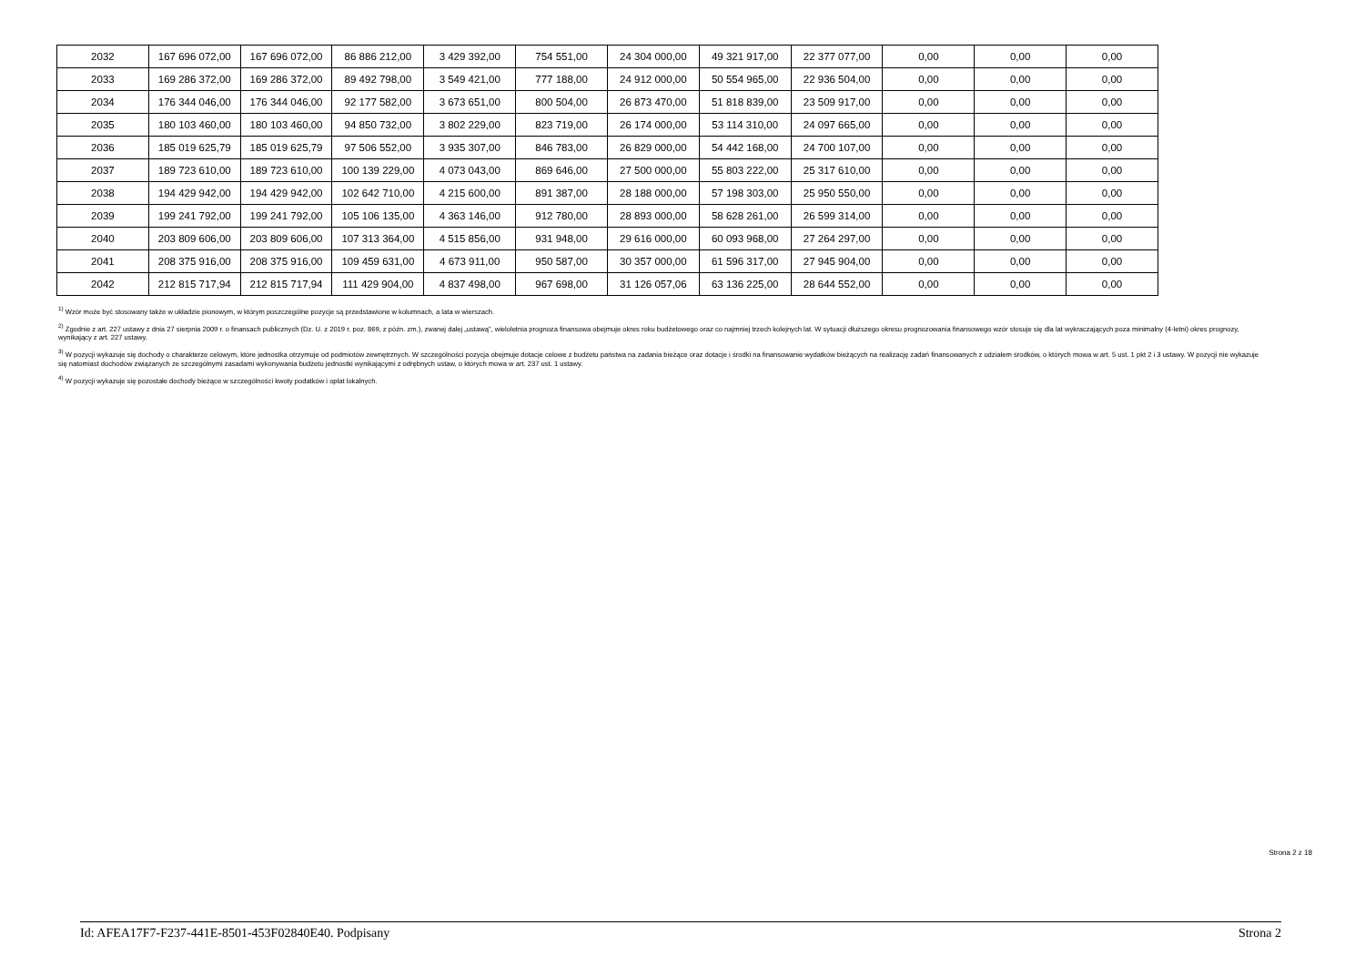| 2032 | 167 696 072,00 | 167 696 072,00 | 86 886 212,00 | 3 429 392,00 | 754 551,00 | 24 304 000,00 | 49 321 917,00 | 22 377 077,00 | 0,00 | 0,00 | 0,00 |
| 2033 | 169 286 372,00 | 169 286 372,00 | 89 492 798,00 | 3 549 421,00 | 777 188,00 | 24 912 000,00 | 50 554 965,00 | 22 936 504,00 | 0,00 | 0,00 | 0,00 |
| 2034 | 176 344 046,00 | 176 344 046,00 | 92 177 582,00 | 3 673 651,00 | 800 504,00 | 26 873 470,00 | 51 818 839,00 | 23 509 917,00 | 0,00 | 0,00 | 0,00 |
| 2035 | 180 103 460,00 | 180 103 460,00 | 94 850 732,00 | 3 802 229,00 | 823 719,00 | 26 174 000,00 | 53 114 310,00 | 24 097 665,00 | 0,00 | 0,00 | 0,00 |
| 2036 | 185 019 625,79 | 185 019 625,79 | 97 506 552,00 | 3 935 307,00 | 846 783,00 | 26 829 000,00 | 54 442 168,00 | 24 700 107,00 | 0,00 | 0,00 | 0,00 |
| 2037 | 189 723 610,00 | 189 723 610,00 | 100 139 229,00 | 4 073 043,00 | 869 646,00 | 27 500 000,00 | 55 803 222,00 | 25 317 610,00 | 0,00 | 0,00 | 0,00 |
| 2038 | 194 429 942,00 | 194 429 942,00 | 102 642 710,00 | 4 215 600,00 | 891 387,00 | 28 188 000,00 | 57 198 303,00 | 25 950 550,00 | 0,00 | 0,00 | 0,00 |
| 2039 | 199 241 792,00 | 199 241 792,00 | 105 106 135,00 | 4 363 146,00 | 912 780,00 | 28 893 000,00 | 58 628 261,00 | 26 599 314,00 | 0,00 | 0,00 | 0,00 |
| 2040 | 203 809 606,00 | 203 809 606,00 | 107 313 364,00 | 4 515 856,00 | 931 948,00 | 29 616 000,00 | 60 093 968,00 | 27 264 297,00 | 0,00 | 0,00 | 0,00 |
| 2041 | 208 375 916,00 | 208 375 916,00 | 109 459 631,00 | 4 673 911,00 | 950 587,00 | 30 357 000,00 | 61 596 317,00 | 27 945 904,00 | 0,00 | 0,00 | 0,00 |
| 2042 | 212 815 717,94 | 212 815 717,94 | 111 429 904,00 | 4 837 498,00 | 967 698,00 | 31 126 057,06 | 63 136 225,00 | 28 644 552,00 | 0,00 | 0,00 | 0,00 |
<sup>1)</sup> Wzór może być stosowany także w układzie pionowym, w którym poszczególne pozycje są przedstawione w kolumnach, a lata w wierszach.
<sup>2)</sup> Zgodnie z art. 227 ustawy z dnia 27 sierpnia 2009 r. o finansach publicznych (Dz. U. z 2019 r. poz. 869, z późn. zm.), zwanej dalej „ustawą”, wieloletnia prognoza finansowa obejmuje okres roku budżetowego oraz co najmniej trzech kolejnych lat. W sytuacji dłuższego okresu prognozowania finansowego wzór stosuje się dla lat wykraczających poza minimalny (4-letni) okres prognozy, wynikający z art. 227 ustawy.
<sup>3)</sup> W pozycji wykazuje się dochody o charakterze celowym, które jednostka otrzymuje od podmiotów zewnętrznych. W szczególności pozycja obejmuje dotacje celowe z budżetu państwa na zadania bieżące oraz dotacje i środki na finansowanie wydatków bieżących na realizację zadań finansowanych z udziałem środków, o których mowa w art. 5 ust. 1 pkt 2 i 3 ustawy. W pozycji nie wykazuje się natomiast dochodów związanych ze szczególnymi zasadami wykonywania budżetu jednostki wynikającymi z odrębnych ustaw, o których mowa w art. 237 ust. 1 ustawy.
<sup>4)</sup> W pozycji wykazuje się pozostałe dochody bieżące w szczególności kwoty podatków i opłat lokalnych.
Strona 2 z 18
Id: AFEA17F7-F237-441E-8501-453F02840E40. Podpisany Strona 2